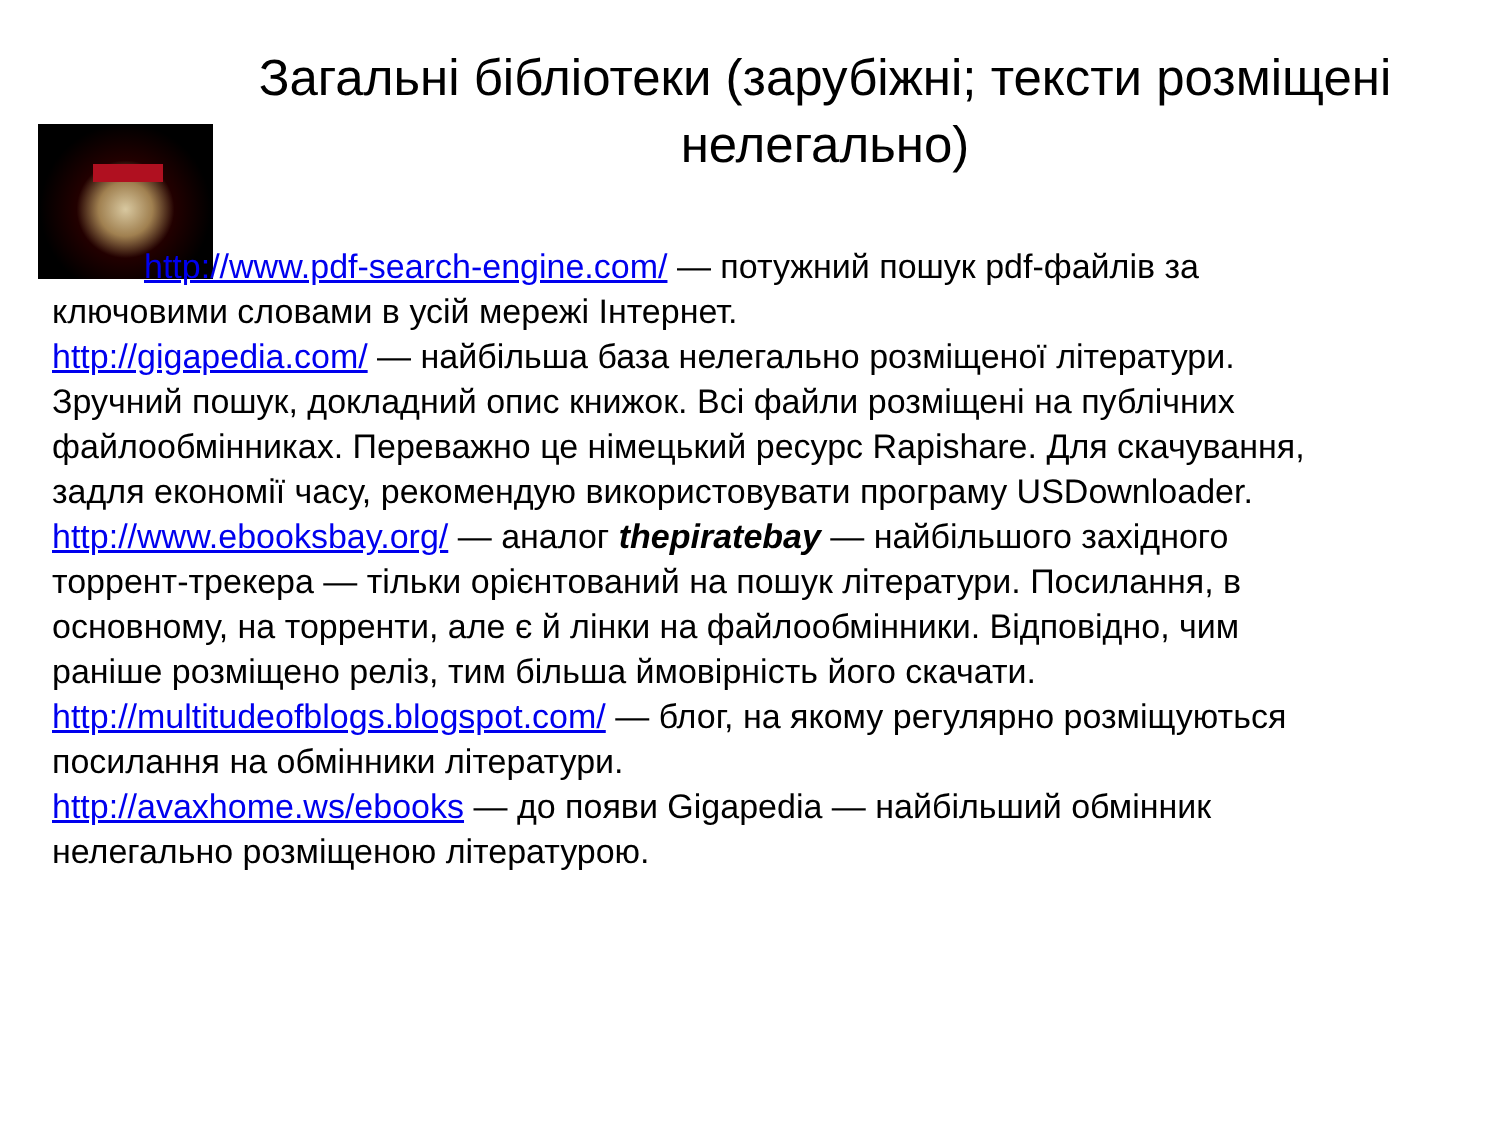Загальні бібліотеки (зарубіжні; тексти розміщені нелегально)
http://www.pdf-search-engine.com/ — потужний пошук pdf-файлів за ключовими словами в усій мережі Інтернет.
http://gigapedia.com/ — найбільша база нелегально розміщеної літератури. Зручний пошук, докладний опис книжок. Всі файли розміщені на публічних файлообмінниках. Переважно це німецький ресурс Rapishare. Для скачування, задля економії часу, рекомендую використовувати програму USDownloader. http://www.ebooksbay.org/ — аналог thepiratebay — найбільшого західного
торрент-трекера — тільки орієнтований на пошук літератури. Посилання, в основному, на торренти, але є й лінки на файлообмінники. Відповідно, чим раніше розміщено реліз, тим більша ймовірність його скачати.
http://multitudeofblogs.blogspot.com/ — блог, на якому регулярно розміщуються
посилання на обмінники літератури.
http://avaxhome.ws/ebooks — до появи Gigapedia — найбільший обмінник нелегально розміщеною літературою.